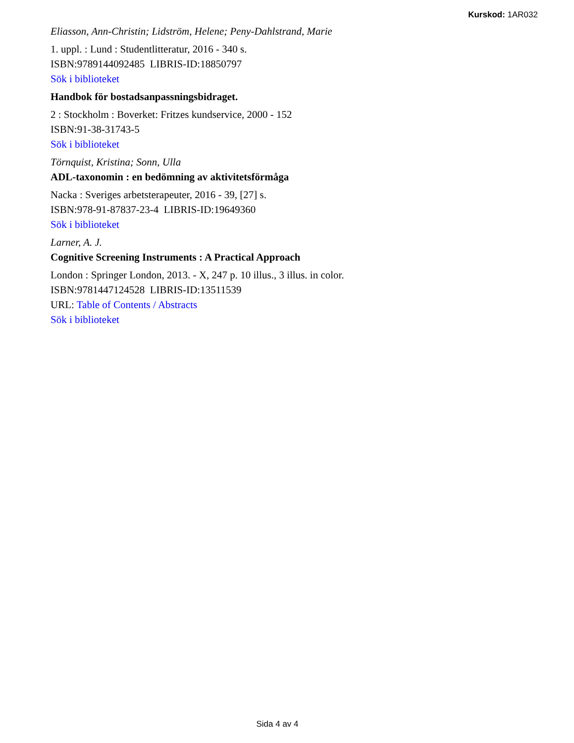Kurskod: 1AR032
Eliasson, Ann-Christin; Lidström, Helene; Peny-Dahlstrand, Marie
1. uppl. : Lund : Studentlitteratur, 2016 - 340 s.
ISBN:9789144092485 LIBRIS-ID:18850797
Sök i biblioteket
Handbok för bostadsanpassningsbidraget.
2 : Stockholm : Boverket: Fritzes kundservice, 2000 - 152
ISBN:91-38-31743-5
Sök i biblioteket
Törnquist, Kristina; Sonn, Ulla
ADL-taxonomin : en bedömning av aktivitetsförmåga
Nacka : Sveriges arbetsterapeuter, 2016 - 39, [27] s.
ISBN:978-91-87837-23-4 LIBRIS-ID:19649360
Sök i biblioteket
Larner, A. J.
Cognitive Screening Instruments : A Practical Approach
London : Springer London, 2013. - X, 247 p. 10 illus., 3 illus. in color.
ISBN:9781447124528 LIBRIS-ID:13511539
URL: Table of Contents / Abstracts
Sök i biblioteket
Sida 4 av 4